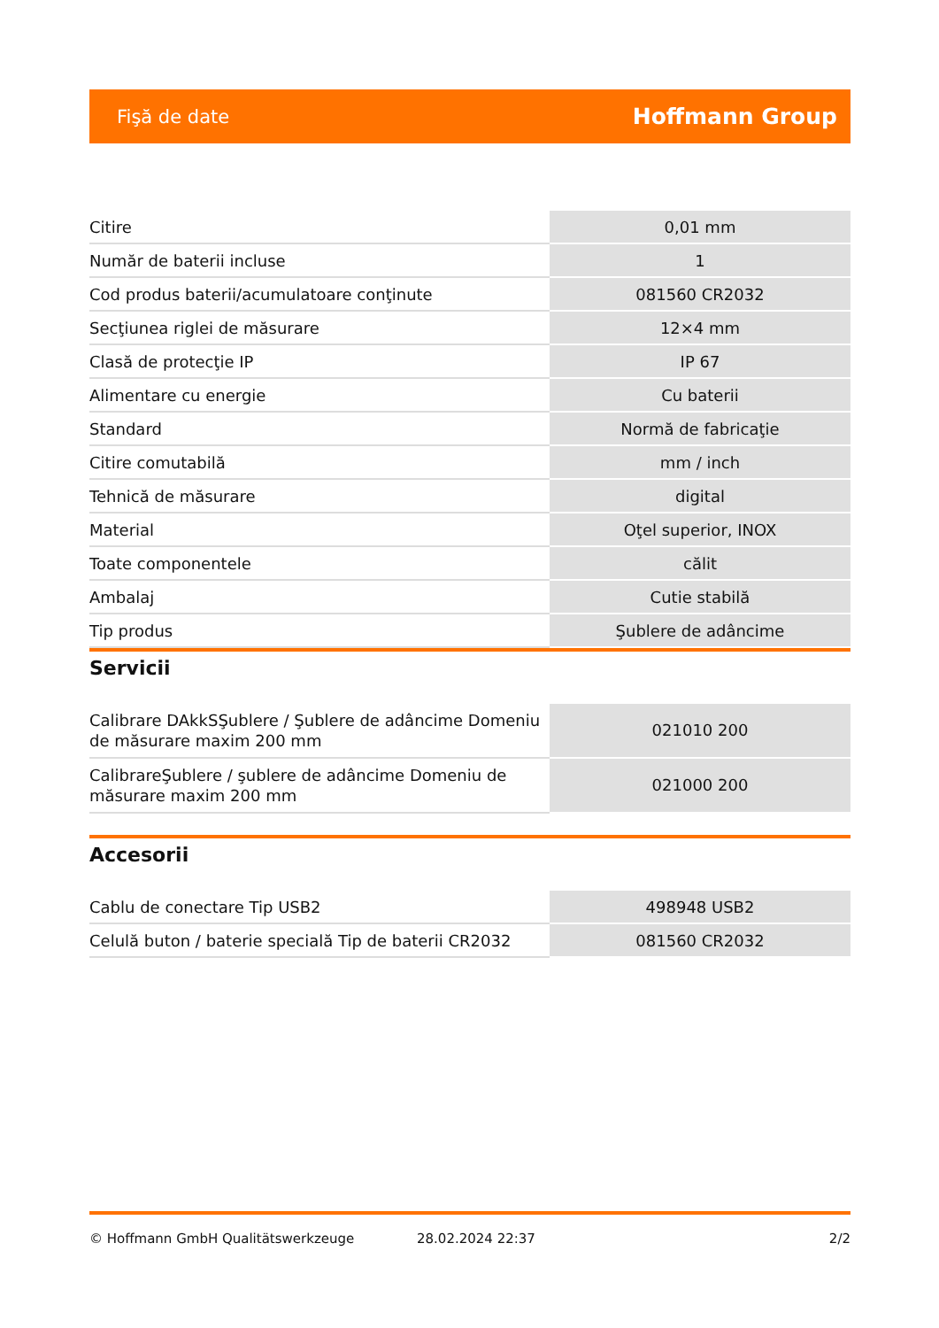Fişă de date Hoffmann Group
| Citire | 0,01 mm |
| Număr de baterii incluse | 1 |
| Cod produs baterii/acumulatoare conţinute | 081560 CR2032 |
| Secţiunea riglei de măsurare | 12×4 mm |
| Clasă de protecţie IP | IP 67 |
| Alimentare cu energie | Cu baterii |
| Standard | Normă de fabricaţie |
| Citire comutabilă | mm / inch |
| Tehnică de măsurare | digital |
| Material | Oţel superior, INOX |
| Toate componentele | călit |
| Ambalaj | Cutie stabilă |
| Tip produs | Şublere de adâncime |
Servicii
| Calibrare DAkkSŞublere / Şublere de adâncime Domeniu de măsurare maxim 200 mm | 021010 200 |
| CalibrareŞublere / şublere de adâncime Domeniu de măsurare maxim 200 mm | 021000 200 |
Accesorii
| Cablu de conectare Tip USB2 | 498948 USB2 |
| Celulă buton / baterie specială Tip de baterii CR2032 | 081560 CR2032 |
© Hoffmann GmbH Qualitätswerkzeuge 28.02.2024 22:37 2/2